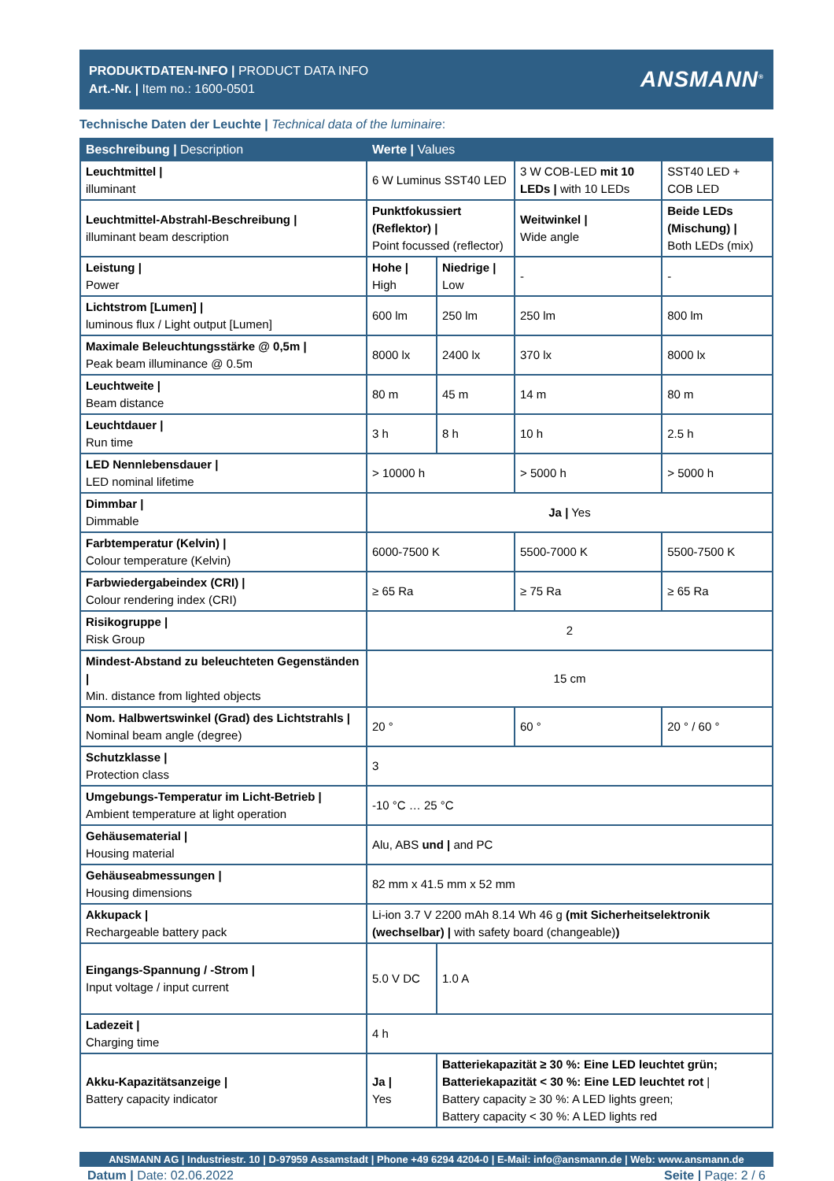PRODUKTDATEN-INFO | PRODUCT DATA INFO
Art.-Nr. | Item no.: 1600-0501
ANSMANN<sup>®</sup>
Technische Daten der Leuchte | Technical data of the luminaire:
| Beschreibung / Description | Werte / Values | | | |
| --- | --- | --- | --- | --- |
| Leuchtmittel / illuminant | 6 W Luminus SST40 LED | | 3 W COB-LED mit 10 LEDs / with 10 LEDs | SST40 LED + COB LED |
| Leuchtmittel-Abstrahl-Beschreibung / illuminant beam description | Punktfokussiert (Reflektor) / Point focussed (reflector) | | Weitwinkel / Wide angle | Beide LEDs (Mischung) / Both LEDs (mix) |
| Leistung / Power | Hohe / High | Niedrige / Low | - | - |
| Lichtstrom [Lumen] / luminous flux / Light output [Lumen] | 600 lm | 250 lm | 250 lm | 800 lm |
| Maximale Beleuchtungsstärke @ 0,5m / Peak beam illuminance @ 0.5m | 8000 lx | 2400 lx | 370 lx | 8000 lx |
| Leuchtweite / Beam distance | 80 m | 45 m | 14 m | 80 m |
| Leuchtdauer / Run time | 3 h | 8 h | 10 h | 2.5 h |
| LED Nennlebensdauer / LED nominal lifetime | > 10000 h | | > 5000 h | > 5000 h |
| Dimmbar / Dimmable | Ja / Yes | | | |
| Farbtemperatur (Kelvin) / Colour temperature (Kelvin) | 6000-7500 K | | 5500-7000 K | 5500-7500 K |
| Farbwiedergabeindex (CRI) / Colour rendering index (CRI) | ≥ 65 Ra | | ≥ 75 Ra | ≥ 65 Ra |
| Risikogruppe / Risk Group | 2 | | | |
| Mindest-Abstand zu beleuchteten Gegenständen / Min. distance from lighted objects | 15 cm | | | |
| Nom. Halbwertswinkel (Grad) des Lichtstrahls / Nominal beam angle (degree) | 20 ° | | 60 ° | 20 ° / 60 ° |
| Schutzklasse / Protection class | 3 | | | |
| Umgebungs-Temperatur im Licht-Betrieb / Ambient temperature at light operation | -10 °C … 25 °C | | | |
| Gehäusematerial / Housing material | Alu, ABS und / and PC | | | |
| Gehäuseabmessungen / Housing dimensions | 82 mm x 41.5 mm x 52 mm | | | |
| Akkupack / Rechargeable battery pack | Li-ion 3.7 V 2200 mAh 8.14 Wh 46 g (mit Sicherheitselektronik (wechselbar) / with safety board (changeable) ) | | | |
| Eingangs-Spannung / -Strom / Input voltage / input current | 5.0 V DC | 1.0 A | | |
| Ladezeit / Charging time | 4 h | | | |
| Akku-Kapazitätsanzeige / Battery capacity indicator | Ja / Yes | Batteriekapazität ≥ 30 %: Eine LED leuchtet grün; Batteriekapazität < 30 %: Eine LED leuchtet rot / Battery capacity ≥ 30 %: A LED lights green; Battery capacity < 30 %: A LED lights red | | |
ANSMANN AG | Industriestr. 10 | D-97959 Assamstadt | Phone +49 6294 4204-0 | E-Mail: info@ansmann.de | Web: www.ansmann.de
Datum | Date: 02.06.2022 Seite | Page: 2 / 6